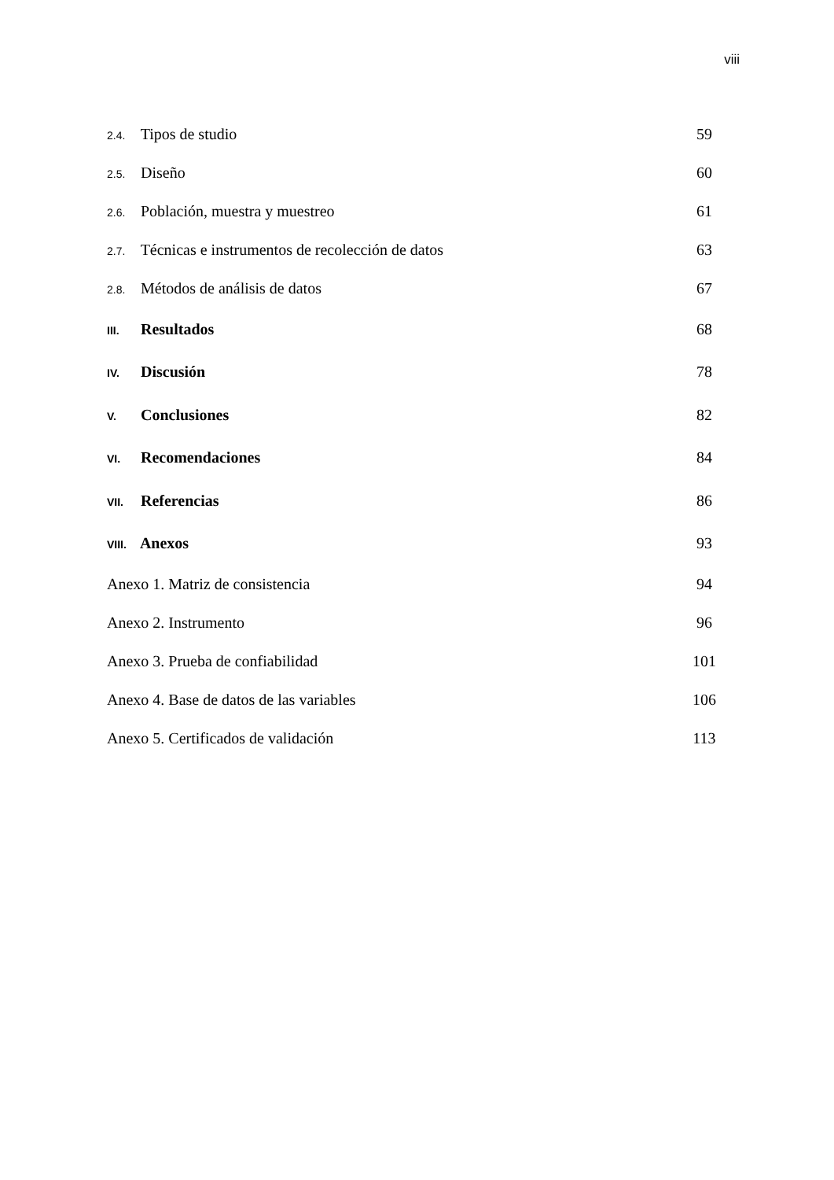viii
2.4. Tipos de studio 59
2.5. Diseño 60
2.6. Población, muestra y muestreo 61
2.7. Técnicas e instrumentos de recolección de datos 63
2.8. Métodos de análisis de datos 67
III. Resultados 68
IV. Discusión 78
V. Conclusiones 82
VI. Recomendaciones 84
VII. Referencias 86
VIII. Anexos 93
Anexo 1. Matriz de consistencia 94
Anexo 2. Instrumento 96
Anexo 3. Prueba de confiabilidad 101
Anexo 4. Base de datos de las variables 106
Anexo 5. Certificados de validación 113